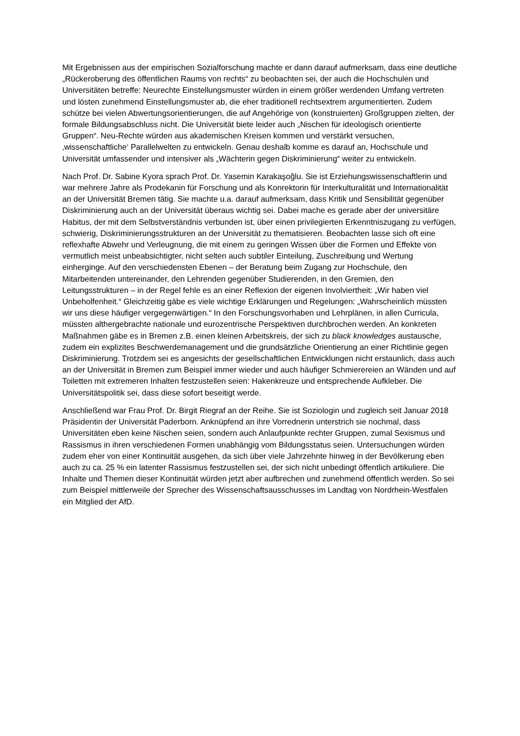Mit Ergebnissen aus der empirischen Sozialforschung machte er dann darauf aufmerksam, dass eine deutliche „Rückeroberung des öffentlichen Raums von rechts“ zu beobachten sei, der auch die Hochschulen und Universitäten betreffe: Neurechte Einstellungsmuster würden in einem größer werdenden Umfang vertreten und lösten zunehmend Einstellungsmuster ab, die eher traditionell rechtsextrem argumentierten. Zudem schütze bei vielen Abwertungsorientierungen, die auf Angehörige von (konstruierten) Großgruppen zielten, der formale Bildungsabschluss nicht. Die Universität biete leider auch „Nischen für ideologisch orientierte Gruppen“. Neu-Rechte würden aus akademischen Kreisen kommen und verstärkt versuchen, ‚wissenschaftliche‘ Parallelwelten zu entwickeln. Genau deshalb komme es darauf an, Hochschule und Universität umfassender und intensiver als „Wächterin gegen Diskriminierung“ weiter zu entwickeln.
Nach Prof. Dr. Sabine Kyora sprach Prof. Dr. Yasemin Karakaşoğlu. Sie ist Erziehungswissen­schaftlerin und war mehrere Jahre als Prodekanin für Forschung und als Konrektorin für Interkulturalität und Internationalität an der Universität Bremen tätig. Sie machte u.a. darauf aufmerksam, dass Kritik und Sensibilität gegenüber Diskriminierung auch an der Universität überaus wichtig sei. Dabei mache es gerade aber der universitäre Habitus, der mit dem Selbstverständnis verbunden ist, über einen privilegierten Erkenntniszugang zu verfügen, schwierig, Diskriminierungsstrukturen an der Universität zu thematisieren. Beobachten lasse sich oft eine reflexhafte Abwehr und Verleugnung, die mit einem zu geringen Wissen über die Formen und Effekte von vermutlich meist unbeabsichtigter, nicht selten auch subtiler Einteilung, Zuschreibung und Wertung einherginge. Auf den verschiedensten Ebenen – der Beratung beim Zugang zur Hochschule, den Mitarbeitenden untereinander, den Lehrenden gegenüber Studierenden, in den Gremien, den Leitungsstrukturen – in der Regel fehle es an einer Reflexion der eigenen Involviertheit: „Wir haben viel Unbeholfenheit.“ Gleichzeitig gäbe es viele wichtige Erklärungen und Regelungen: „Wahrscheinlich müssten wir uns diese häufiger vergegenwärtigen.“ In den Forschungsvorhaben und Lehrplänen, in allen Curricula, müssten althergebrachte nationale und eurozentrische Perspektiven durchbrochen werden. An konkreten Maßnahmen gäbe es in Bremen z.B. einen kleinen Arbeitskreis, der sich zu black knowledges austausche, zudem ein explizites Beschwerdemanagement und die grundsätzliche Orientierung an einer Richtlinie gegen Diskriminierung. Trotzdem sei es angesichts der gesellschaftlichen Entwicklungen nicht erstaunlich, dass auch an der Universität in Bremen zum Beispiel immer wieder und auch häufiger Schmierereien an Wänden und auf Toiletten mit extremeren Inhalten festzustellen seien: Hakenkreuze und entsprechende Aufkleber. Die Universitätspolitik sei, dass diese sofort beseitigt werde.
Anschließend war Frau Prof. Dr. Birgit Riegraf an der Reihe. Sie ist Soziologin und zugleich seit Januar 2018 Präsidentin der Universität Paderborn. Anknüpfend an ihre Vorrednerin unterstrich sie nochmal, dass Universitäten eben keine Nischen seien, sondern auch Anlaufpunkte rechter Gruppen, zumal Sexismus und Rassismus in ihren verschiedenen Formen unabhängig vom Bildungsstatus seien. Untersuchungen würden zudem eher von einer Kontinuität ausgehen, da sich über viele Jahrzehnte hinweg in der Bevölkerung eben auch zu ca. 25 % ein latenter Rassismus festzustellen sei, der sich nicht unbedingt öffentlich artikuliere. Die Inhalte und Themen dieser Kontinuität würden jetzt aber aufbrechen und zunehmend öffentlich werden. So sei zum Beispiel mittlerweile der Sprecher des Wissenschaftsausschusses im Landtag von Nordrhein-Westfalen ein Mitglied der AfD.